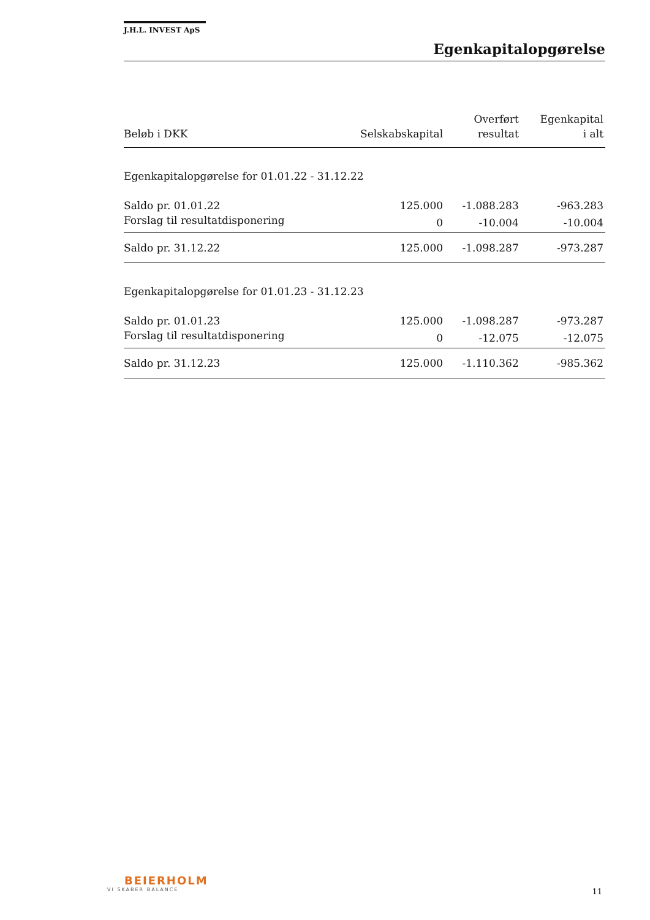J.H.L. INVEST ApS
Egenkapitalopgørelse
| Beløb i DKK | Selskabskapital | Overført resultat | Egenkapital i alt |
| --- | --- | --- | --- |
| Egenkapitalopgørelse for 01.01.22 - 31.12.22 | | | |
| Saldo pr. 01.01.22 | 125.000 | -1.088.283 | -963.283 |
| Forslag til resultatdisponering | 0 | -10.004 | -10.004 |
| Saldo pr. 31.12.22 | 125.000 | -1.098.287 | -973.287 |
| Egenkapitalopgørelse for 01.01.23 - 31.12.23 | | | |
| Saldo pr. 01.01.23 | 125.000 | -1.098.287 | -973.287 |
| Forslag til resultatdisponering | 0 | -12.075 | -12.075 |
| Saldo pr. 31.12.23 | 125.000 | -1.110.362 | -985.362 |
BEIERHOLM
VI SKABER BALANCE
11